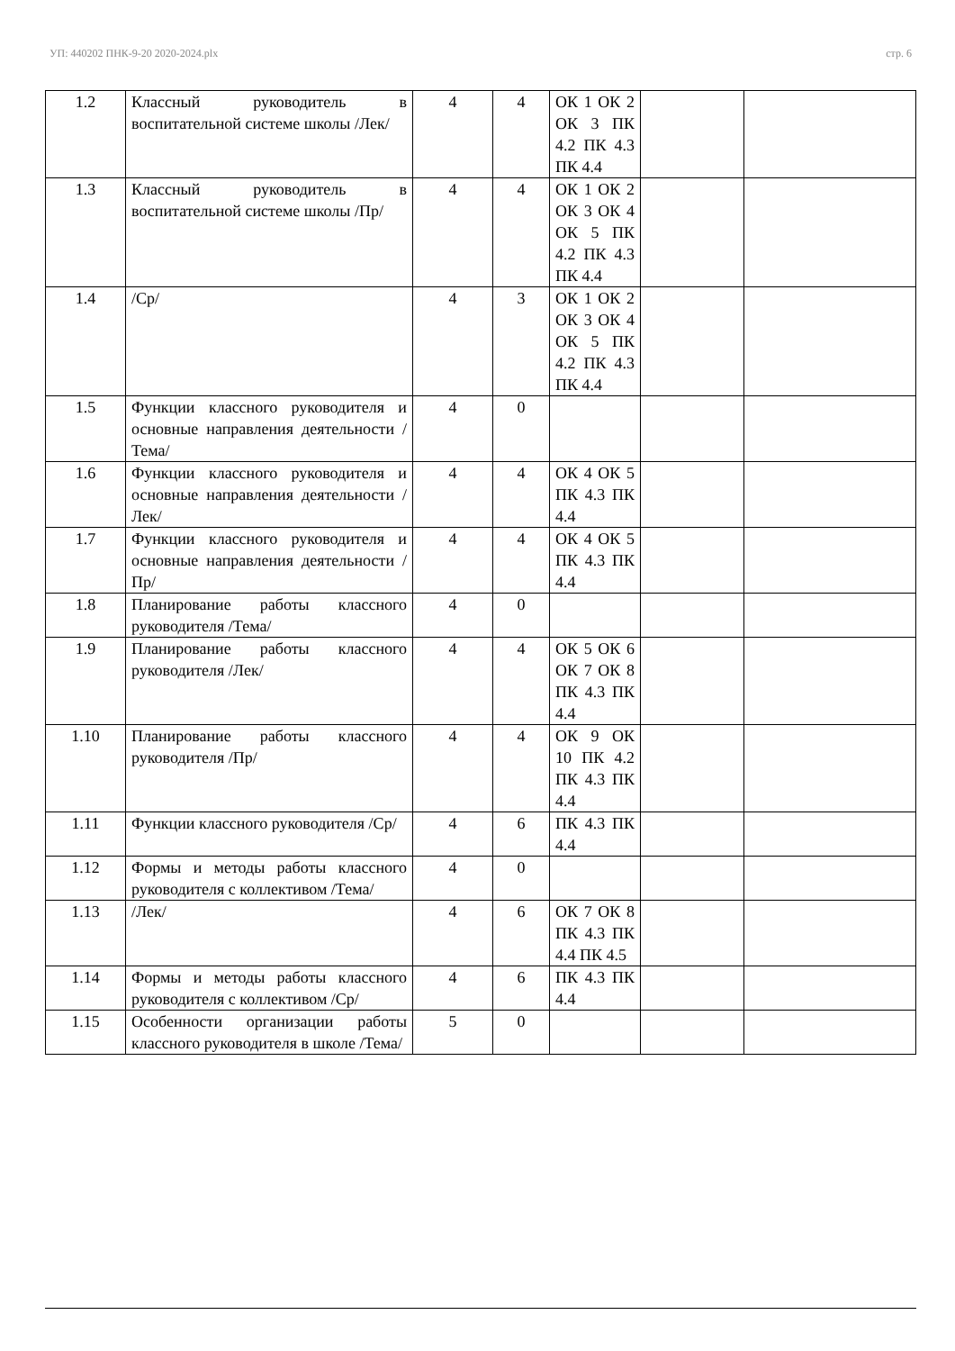УП: 440202 ПНК-9-20 2020-2024.plx стр. 6
| 1.2 | Классный руководитель в воспитательной системе школы /Лек/ | 4 | 4 | ОК 1 ОК 2 ОК 3 ПК 4.2 ПК 4.3 ПК 4.4 | | |
| 1.3 | Классный руководитель в воспитательной системе школы /Пр/ | 4 | 4 | ОК 1 ОК 2 ОК 3 ОК 4 ОК 5 ПК 4.2 ПК 4.3 ПК 4.4 | | |
| 1.4 | /Ср/ | 4 | 3 | ОК 1 ОК 2 ОК 3 ОК 4 ОК 5 ПК 4.2 ПК 4.3 ПК 4.4 | | |
| 1.5 | Функции классного руководителя и основные направления деятельности /Тема/ | 4 | 0 | | | |
| 1.6 | Функции классного руководителя и основные направления деятельности /Лек/ | 4 | 4 | ОК 4 ОК 5 ПК 4.3 ПК 4.4 | | |
| 1.7 | Функции классного руководителя и основные направления деятельности /Пр/ | 4 | 4 | ОК 4 ОК 5 ПК 4.3 ПК 4.4 | | |
| 1.8 | Планирование работы классного руководителя /Тема/ | 4 | 0 | | | |
| 1.9 | Планирование работы классного руководителя /Лек/ | 4 | 4 | ОК 5 ОК 6 ОК 7 ОК 8 ПК 4.3 ПК 4.4 | | |
| 1.10 | Планирование работы классного руководителя /Пр/ | 4 | 4 | ОК 9 ОК 10 ПК 4.2 ПК 4.3 ПК 4.4 | | |
| 1.11 | Функции классного руководителя /Ср/ | 4 | 6 | ПК 4.3 ПК 4.4 | | |
| 1.12 | Формы и методы работы классного руководителя с коллективом /Тема/ | 4 | 0 | | | |
| 1.13 | /Лек/ | 4 | 6 | ОК 7 ОК 8 ПК 4.3 ПК 4.4 ПК 4.5 | | |
| 1.14 | Формы и методы работы классного руководителя с коллективом /Ср/ | 4 | 6 | ПК 4.3 ПК 4.4 | | |
| 1.15 | Особенности организации работы классного руководителя в школе /Тема/ | 5 | 0 | | | |